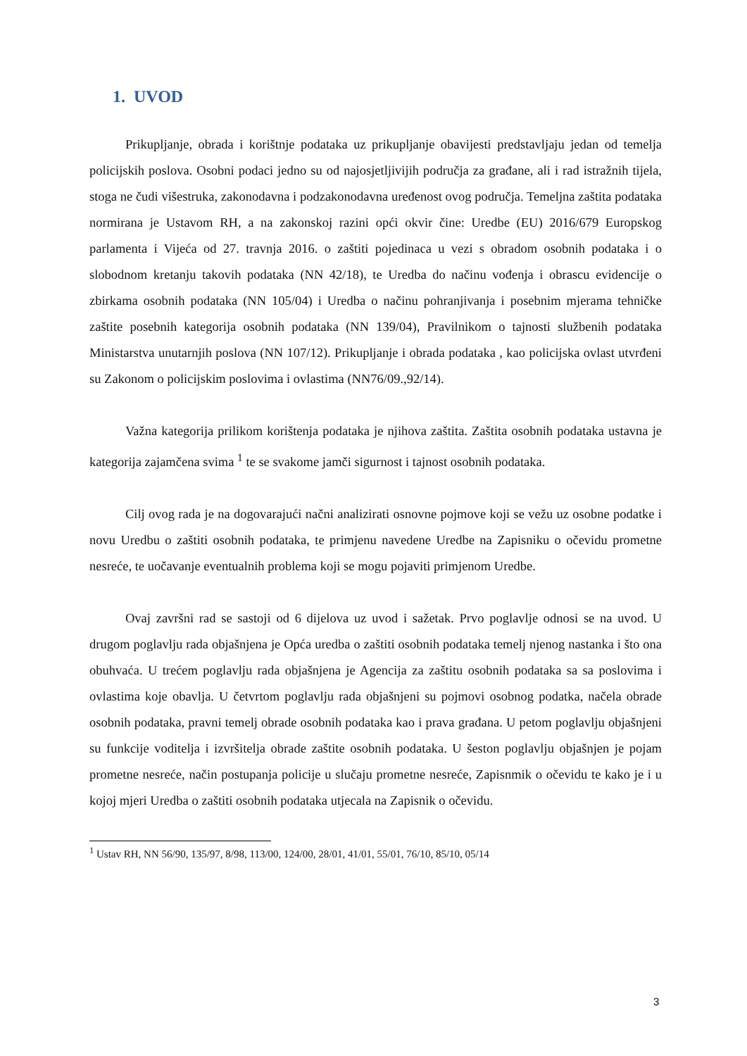1. UVOD
Prikupljanje, obrada i korištnje podataka uz prikupljanje obavijesti predstavljaju jedan od temelja policijskih poslova. Osobni podaci jedno su od najosjetljivijih područja za građane, ali i rad istražnih tijela, stoga ne čudi višestruka, zakonodavna i podzakonodavna uređenost ovog područja. Temeljna zaštita podataka normirana je Ustavom RH, a na zakonskoj razini opći okvir čine: Uredbe (EU) 2016/679 Europskog parlamenta i Vijeća od 27. travnja 2016. o zaštiti pojedinaca u vezi s obradom osobnih podataka i o slobodnom kretanju takovih podataka (NN 42/18), te Uredba do načinu vođenja i obrascu evidencije o zbirkama osobnih podataka (NN 105/04) i Uredba o načinu pohranjivanja i posebnim mjerama tehničke zaštite posebnih kategorija osobnih podataka (NN 139/04), Pravilnikom o tajnosti službenih podataka Ministarstva unutarnjih poslova (NN 107/12). Prikupljanje i obrada podataka , kao policijska ovlast utvrđeni su Zakonom o policijskim poslovima i ovlastima (NN76/09.,92/14).
Važna kategorija prilikom korištenja podataka je njihova zaštita. Zaštita osobnih podataka ustavna je kategorija zajamčena svima <sup>1</sup> te se svakome jamči sigurnost i tajnost osobnih podataka.
Cilj ovog rada je na dogovarajući načni analizirati osnovne pojmove koji se vežu uz osobne podatke i novu Uredbu o zaštiti osobnih podataka, te primjenu navedene Uredbe na Zapisniku o očevidu prometne nesreće, te uočavanje eventualnih problema koji se mogu pojaviti primjenom Uredbe.
Ovaj završni rad se sastoji od 6 dijelova uz uvod i sažetak. Prvo poglavlje odnosi se na uvod. U drugom poglavlju rada objašnjena je Opća uredba o zaštiti osobnih podataka temelj njenog nastanka i što ona obuhvaća. U trećem poglavlju rada objašnjena je Agencija za zaštitu osobnih podataka sa sa poslovima i ovlastima koje obavlja. U četvrtom poglavlju rada objašnjeni su pojmovi osobnog podatka, načela obrade osobnih podataka, pravni temelj obrade osobnih podataka kao i prava građana. U petom poglavlju objašnjeni su funkcije voditelja i izvršitelja obrade zaštite osobnih podataka. U šeston poglavlju objašnjen je pojam prometne nesreće, način postupanja policije u slučaju prometne nesreće, Zapisnmik o očevidu te kako je i u kojoj mjeri Uredba o zaštiti osobnih podataka utjecala na Zapisnik o očevidu.
<sup>1</sup> Ustav RH, NN 56/90, 135/97, 8/98, 113/00, 124/00, 28/01, 41/01, 55/01, 76/10, 85/10, 05/14
3